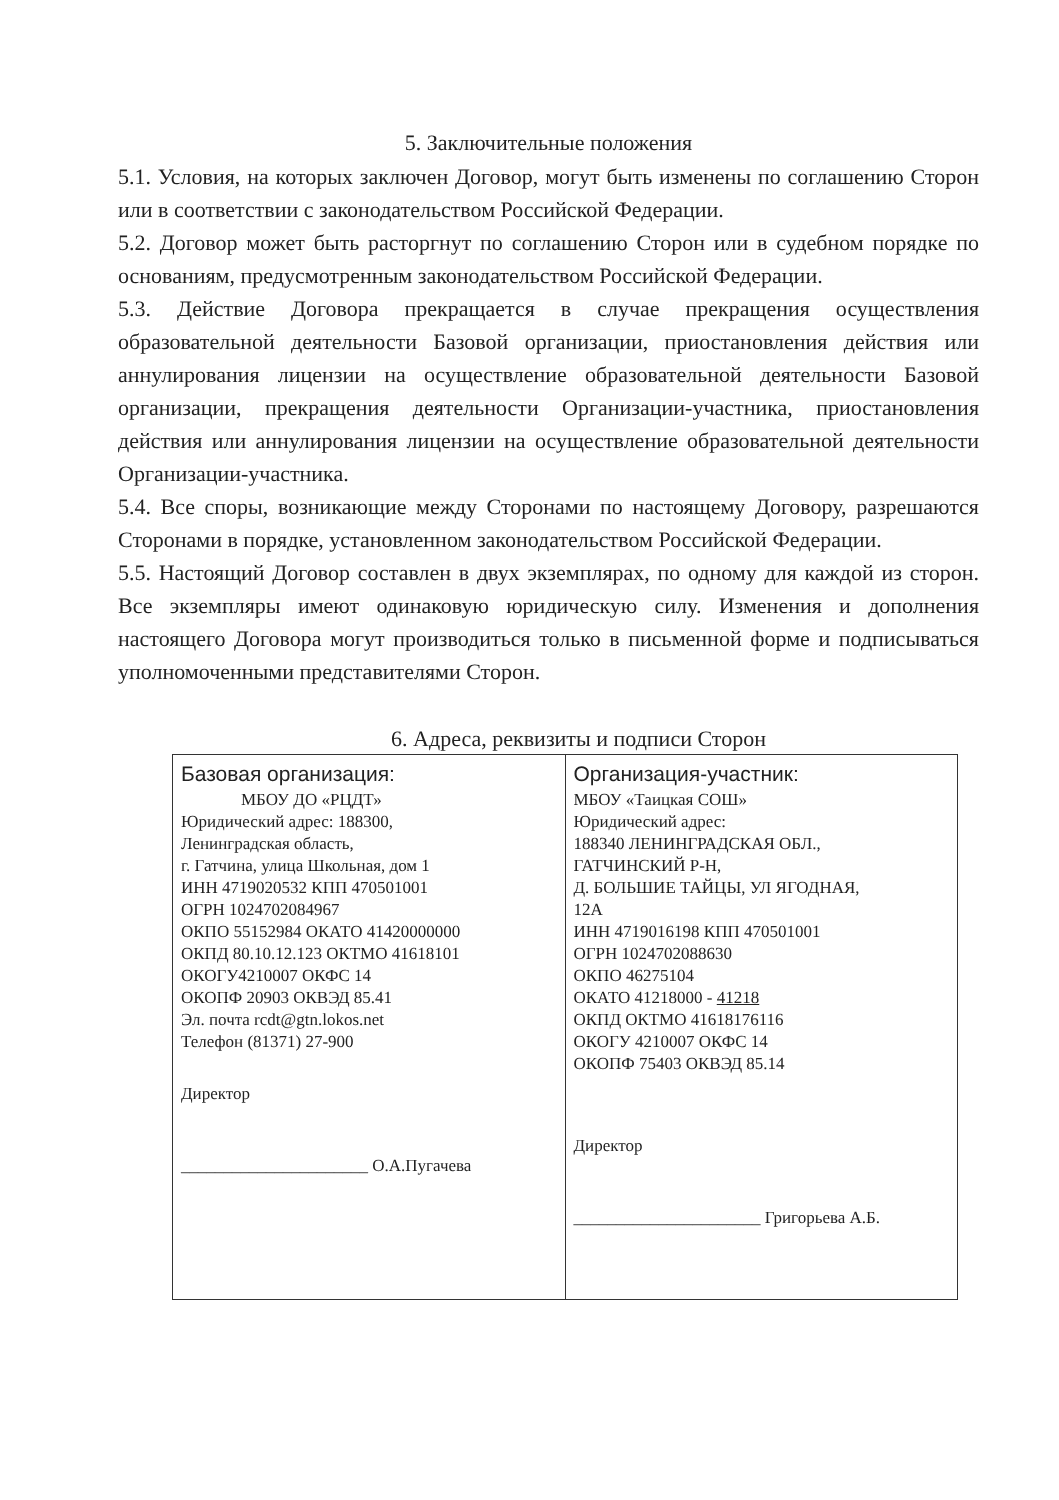5. Заключительные положения
5.1. Условия, на которых заключен Договор, могут быть изменены по соглашению Сторон или в соответствии с законодательством Российской Федерации.
5.2. Договор может быть расторгнут по соглашению Сторон или в судебном порядке по основаниям, предусмотренным законодательством Российской Федерации.
5.3. Действие Договора прекращается в случае прекращения осуществления образовательной деятельности Базовой организации, приостановления действия или аннулирования лицензии на осуществление образовательной деятельности Базовой организации, прекращения деятельности Организации-участника, приостановления действия или аннулирования лицензии на осуществление образовательной деятельности Организации-участника.
5.4. Все споры, возникающие между Сторонами по настоящему Договору, разрешаются Сторонами в порядке, установленном законодательством Российской Федерации.
5.5. Настоящий Договор составлен в двух экземплярах, по одному для каждой из сторон. Все экземпляры имеют одинаковую юридическую силу. Изменения и дополнения настоящего Договора могут производиться только в письменной форме и подписываться уполномоченными представителями Сторон.
6. Адреса, реквизиты и подписи Сторон
| Базовая организация: МБОУ ДО «РЦДТ» Юридический адрес: 188300, Ленинградская область, г. Гатчина, улица Школьная, дом 1 ИНН 4719020532 КПП 470501001 ОГРН 1024702084967 ОКПО 55152984 ОКАТО 41420000000 ОКПД 80.10.12.123 ОКТМО 41618101 ОКОГУ4210007 ОКФС 14 ОКОПФ 20903 ОКВЭД 85.41 Эл. почта rcdt@gtn.lokos.net Телефон (81371) 27-900 Директор ______________________ О.А.Пугачева | Организация-участник: МБОУ «Таицкая СОШ» Юридический адрес: 188340 ЛЕНИНГРАДСКАЯ ОБЛ., ГАТЧИНСКИЙ Р-Н, Д. БОЛЬШИЕ ТАЙЦЫ, УЛ ЯГОДНАЯ, 12А ИНН 4719016198 КПП 470501001 ОГРН 1024702088630 ОКПО 46275104 ОКАТО 41218000 - 41218 ОКПД ОКТМО 41618176116 ОКОГУ 4210007 ОКФС 14 ОКОПФ 75403 ОКВЭД 85.14 Директор ______________________ Григорьева А.Б. |